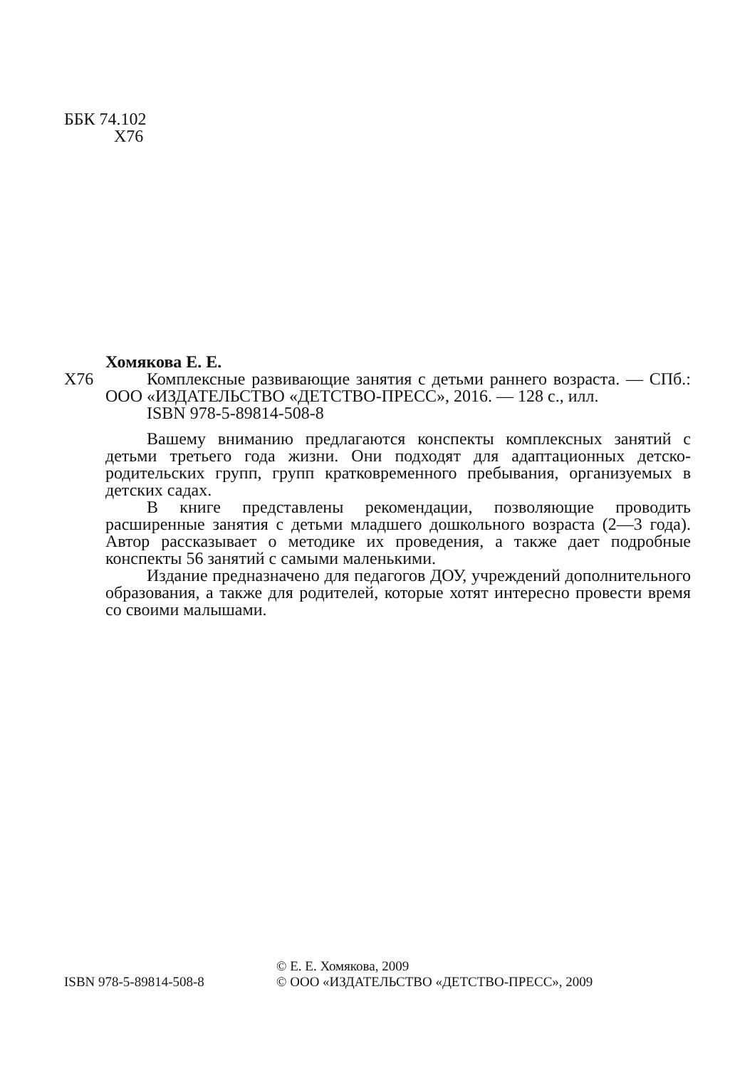ББК 74.102
Х76
Хомякова Е. Е.
Х76 Комплексные развивающие занятия с детьми раннего возраста. — СПб.: ООО «ИЗДАТЕЛЬСТВО «ДЕТСТВО-ПРЕСС», 2016. — 128 с., илл.
ISBN 978-5-89814-508-8
Вашему вниманию предлагаются конспекты комплексных занятий с детьми третьего года жизни. Они подходят для адаптационных детско-родительских групп, групп кратковременного пребывания, организуемых в детских садах.
В книге представлены рекомендации, позволяющие проводить расширенные занятия с детьми младшего дошкольного возраста (2—3 года). Автор рассказывает о методике их проведения, а также дает подробные конспекты 56 занятий с самыми маленькими.
Издание предназначено для педагогов ДОУ, учреждений дополнительного образования, а также для родителей, которые хотят интересно провести время со своими малышами.
ISBN 978-5-89814-508-8
© Е. Е. Хомякова, 2009
© ООО «ИЗДАТЕЛЬСТВО «ДЕТСТВО-ПРЕСС», 2009